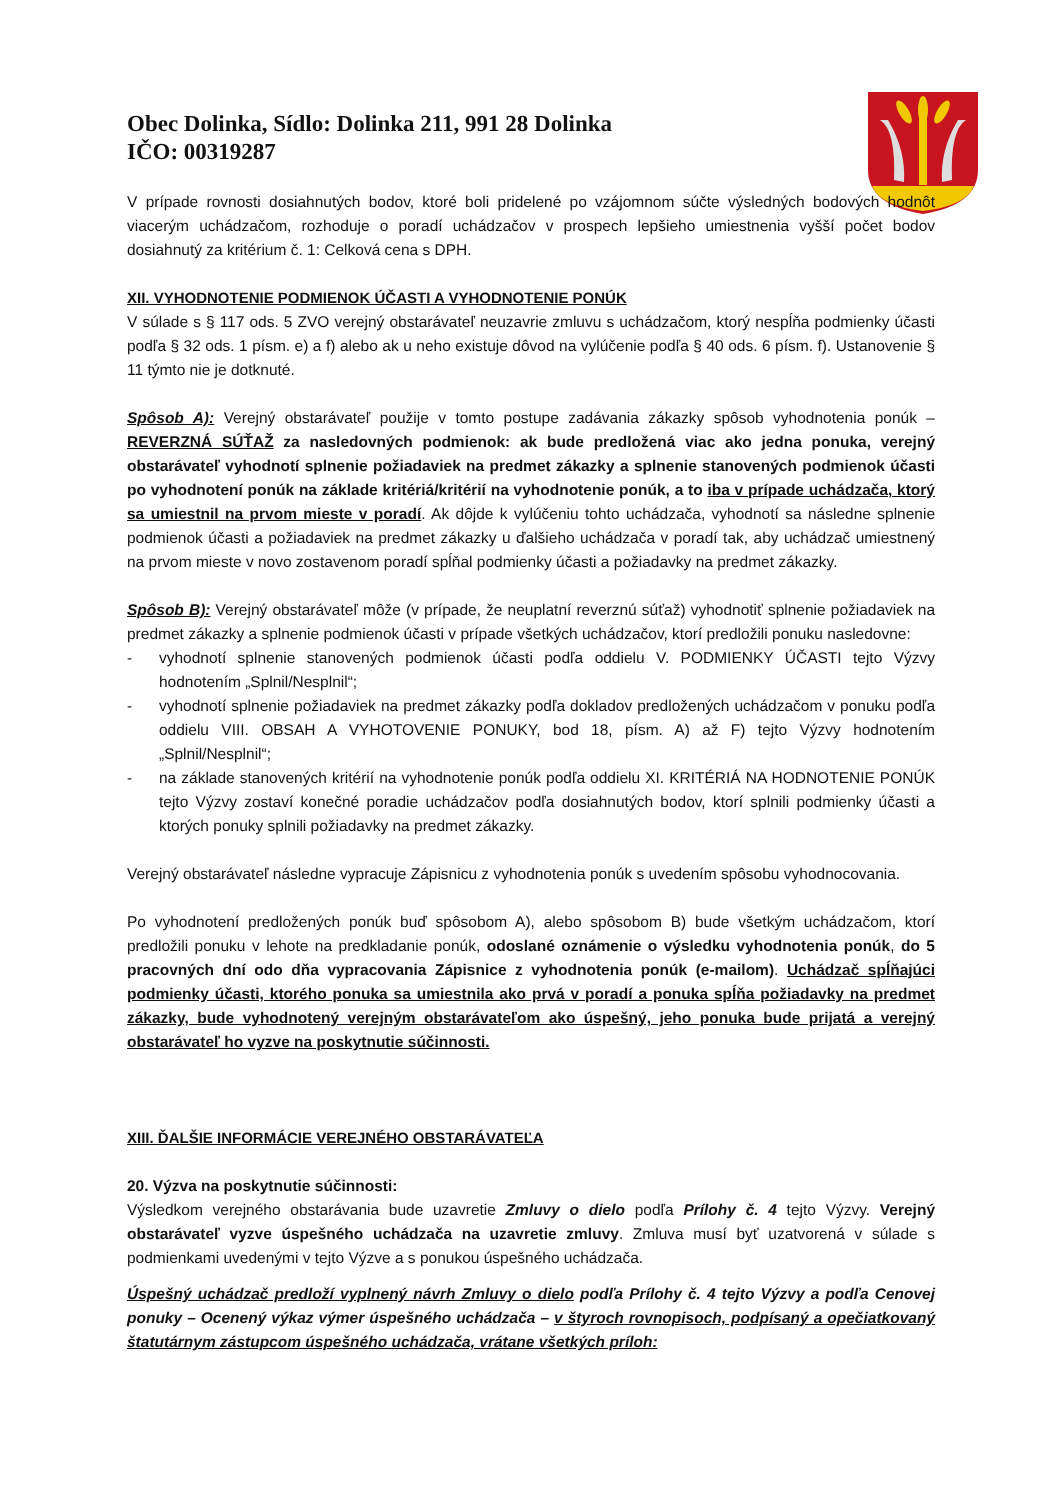Obec Dolinka, Sídlo: Dolinka 211, 991 28 Dolinka
IČO: 00319287
V prípade rovnosti dosiahnutých bodov, ktoré boli pridelené po vzájomnom súčte výsledných bodových hodnôt viacerým uchádzačom, rozhoduje o poradí uchádzačov v prospech lepšieho umiestnenia vyšší počet bodov dosiahnutý za kritérium č. 1: Celková cena s DPH.
XII. VYHODNOTENIE PODMIENOK ÚČASTI A VYHODNOTENIE PONÚK
V súlade s § 117 ods. 5 ZVO verejný obstarávateľ neuzavrie zmluvu s uchádzačom, ktorý nespĺňa podmienky účasti podľa § 32 ods. 1 písm. e) a f) alebo ak u neho existuje dôvod na vylúčenie podľa § 40 ods. 6 písm. f). Ustanovenie § 11 týmto nie je dotknuté.
Spôsob A): Verejný obstarávateľ použije v tomto postupe zadávania zákazky spôsob vyhodnotenia ponúk – REVERZNÁ SÚŤAŽ za nasledovných podmienok: ak bude predložená viac ako jedna ponuka, verejný obstarávateľ vyhodnotí splnenie požiadaviek na predmet zákazky a splnenie stanovených podmienok účasti po vyhodnotení ponúk na základe kritériá/kritérií na vyhodnotenie ponúk, a to iba v prípade uchádzača, ktorý sa umiestnil na prvom mieste v poradí. Ak dôjde k vylúčeniu tohto uchádzača, vyhodnotí sa následne splnenie podmienok účasti a požiadaviek na predmet zákazky u ďalšieho uchádzača v poradí tak, aby uchádzač umiestnený na prvom mieste v novo zostavenom poradí spĺňal podmienky účasti a požiadavky na predmet zákazky.
Spôsob B): Verejný obstarávateľ môže (v prípade, že neuplatní reverznú súťaž) vyhodnotiť splnenie požiadaviek na predmet zákazky a splnenie podmienok účasti v prípade všetkých uchádzačov, ktorí predložili ponuku nasledovne:
- vyhodnotí splnenie stanovených podmienok účasti podľa oddielu V. PODMIENKY ÚČASTI tejto Výzvy hodnotením „Splnil/Nesplnil“;
- vyhodnotí splnenie požiadaviek na predmet zákazky podľa dokladov predložených uchádzačom v ponuku podľa oddielu VIII. OBSAH A VYHOTOVENIE PONUKY, bod 18, písm. A) až F) tejto Výzvy hodnotením „Splnil/Nesplnil“;
- na základe stanovených kritérií na vyhodnotenie ponúk podľa oddielu XI. KRITÉRIÁ NA HODNOTENIE PONÚK tejto Výzvy zostaví konečné poradie uchádzačov podľa dosiahnutých bodov, ktorí splnili podmienky účasti a ktorých ponuky splnili požiadavky na predmet zákazky.
Verejný obstarávateľ následne vypracuje Zápisnicu z vyhodnotenia ponúk s uvedením spôsobu vyhodnocovania.
Po vyhodnotení predložených ponúk buď spôsobom A), alebo spôsobom B) bude všetkým uchádzačom, ktorí predložili ponuku v lehote na predkladanie ponúk, odoslané oznámenie o výsledku vyhodnotenia ponúk, do 5 pracovných dní odo dňa vypracovania Zápisnice z vyhodnotenia ponúk (e-mailom). Uchádzač spĺňajúci podmienky účasti, ktorého ponuka sa umiestnila ako prvá v poradí a ponuka spĺňa požiadavky na predmet zákazky, bude vyhodnotený verejným obstarávateľom ako úspešný, jeho ponuka bude prijatá a verejný obstarávateľ ho vyzve na poskytnutie súčinnosti.
XIII. ĎALŠIE INFORMÁCIE VEREJNÉHO OBSTARÁVATEĽA
20. Výzva na poskytnutie súčinnosti:
Výsledkom verejného obstarávania bude uzavretie Zmluvy o dielo podľa Prílohy č. 4 tejto Výzvy. Verejný obstarávateľ vyzve úspešného uchádzača na uzavretie zmluvy. Zmluva musí byť uzatvorená v súlade s podmienkami uvedenými v tejto Výzve a s ponukou úspešného uchádzača.
Úspešný uchádzač predloží vyplnený návrh Zmluvy o dielo podľa Prílohy č. 4 tejto Výzvy a podľa Cenovej ponuky – Ocenený výkaz výmer úspešného uchádzača – v štyroch rovnopisoch, podpísaný a opečiatkovaný štatutárnym zástupcom úspešného uchádzača, vrátane všetkých príloh: